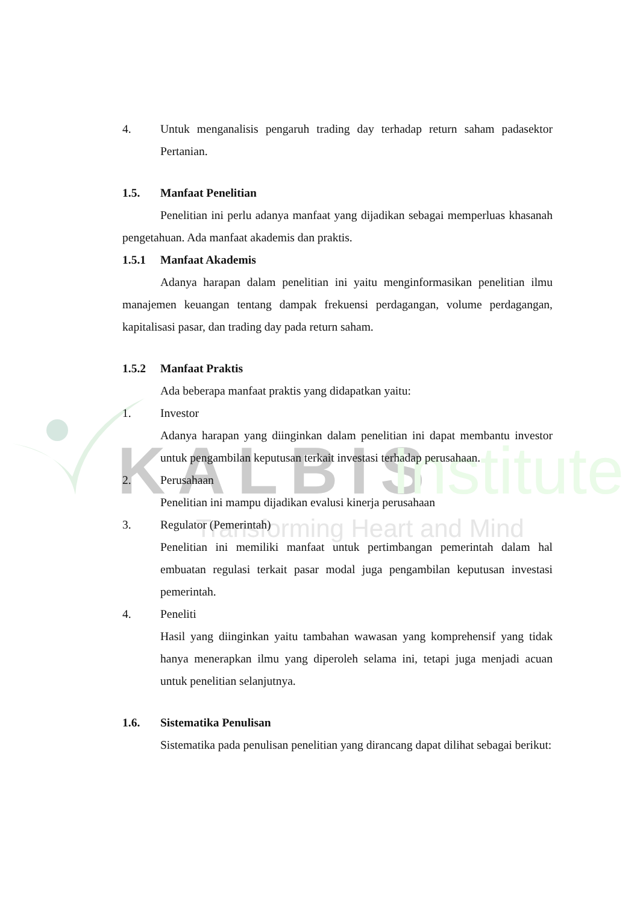KALBIS
Institute
Transforming Heart and Mind
4. Untuk menganalisis pengaruh trading day terhadap return saham padasektor Pertanian.
1.5. Manfaat Penelitian
Penelitian ini perlu adanya manfaat yang dijadikan sebagai memperluas khasanah pengetahuan. Ada manfaat akademis dan praktis.
1.5.1 Manfaat Akademis
Adanya harapan dalam penelitian ini yaitu menginformasikan penelitian ilmu manajemen keuangan tentang dampak frekuensi perdagangan, volume perdagangan, kapitalisasi pasar, dan trading day pada return saham.
1.5.2 Manfaat Praktis
Ada beberapa manfaat praktis yang didapatkan yaitu:
1. Investor
Adanya harapan yang diinginkan dalam penelitian ini dapat membantu investor untuk pengambilan keputusan terkait investasi terhadap perusahaan.
2. Perusahaan
Penelitian ini mampu dijadikan evalusi kinerja perusahaan
3. Regulator (Pemerintah)
Penelitian ini memiliki manfaat untuk pertimbangan pemerintah dalam hal embuatan regulasi terkait pasar modal juga pengambilan keputusan investasi pemerintah.
4. Peneliti
Hasil yang diinginkan yaitu tambahan wawasan yang komprehensif yang tidak hanya menerapkan ilmu yang diperoleh selama ini, tetapi juga menjadi acuan untuk penelitian selanjutnya.
1.6. Sistematika Penulisan
Sistematika pada penulisan penelitian yang dirancang dapat dilihat sebagai berikut: